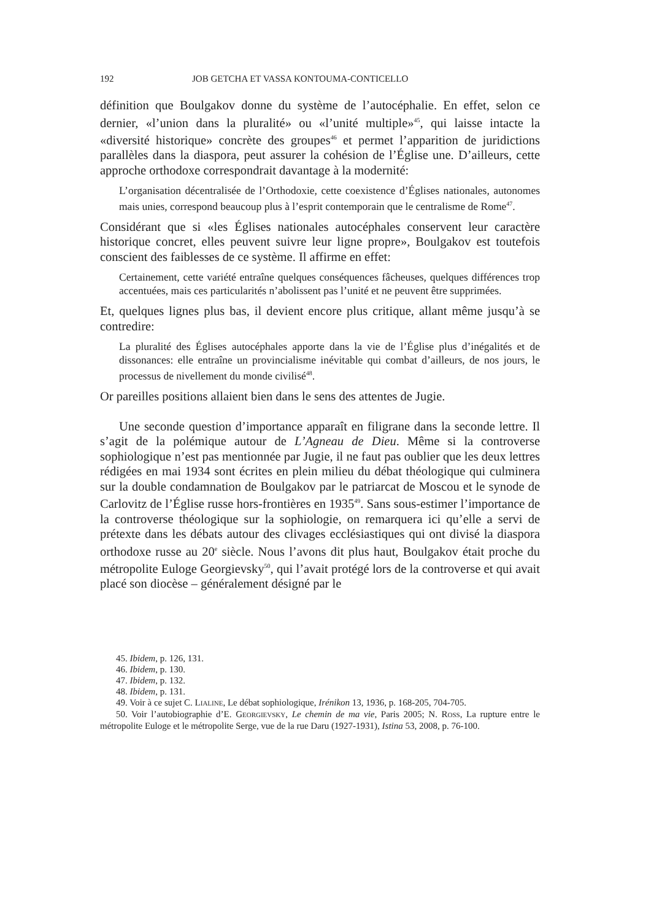192 JOB GETCHA ET VASSA KONTOUMA-CONTICELLO
définition que Boulgakov donne du système de l’autocéphalie. En effet, selon ce dernier, «l’union dans la pluralité» ou «l’unité multiple»<sup>45</sup>, qui laisse intacte la «diversité historique» concrète des groupes<sup>46</sup> et permet l’apparition de juridictions parallèles dans la diaspora, peut assurer la cohésion de l’Église une. D’ailleurs, cette approche orthodoxe correspondrait davantage à la modernité:
L’organisation décentralisée de l’Orthodoxie, cette coexistence d’Églises nationales, autonomes mais unies, correspond beaucoup plus à l’esprit contemporain que le centralisme de Rome<sup>47</sup>.
Considérant que si «les Églises nationales autocéphales conservent leur caractère historique concret, elles peuvent suivre leur ligne propre», Boulgakov est toutefois conscient des faiblesses de ce système. Il affirme en effet:
Certainement, cette variété entraîne quelques conséquences fâcheuses, quelques différences trop accentuées, mais ces particularités n’abolissent pas l’unité et ne peuvent être supprimées.
Et, quelques lignes plus bas, il devient encore plus critique, allant même jusqu’à se contredire:
La pluralité des Églises autocéphales apporte dans la vie de l’Église plus d’inégalités et de dissonances: elle entraîne un provincialisme inévitable qui combat d’ailleurs, de nos jours, le processus de nivellement du monde civilisé<sup>48</sup>.
Or pareilles positions allaient bien dans le sens des attentes de Jugie.
Une seconde question d’importance apparaît en filigrane dans la seconde lettre. Il s’agit de la polémique autour de L’Agneau de Dieu. Même si la controverse sophiologique n’est pas mentionnée par Jugie, il ne faut pas oublier que les deux lettres rédigées en mai 1934 sont écrites en plein milieu du débat théologique qui culminera sur la double condamnation de Boulgakov par le patriarcat de Moscou et le synode de Carlovitz de l’Église russe hors-frontières en 1935<sup>49</sup>. Sans sous-estimer l’importance de la controverse théologique sur la sophiologie, on remarquera ici qu’elle a servi de prétexte dans les débats autour des clivages ecclésiastiques qui ont divisé la diaspora orthodoxe russe au 20<sup>e</sup> siècle. Nous l’avons dit plus haut, Boulgakov était proche du métropolite Euloge Georgievsky<sup>50</sup>, qui l’avait protégé lors de la controverse et qui avait placé son diocèse – généralement désigné par le
45. Ibidem, p. 126, 131.
46. Ibidem, p. 130.
47. Ibidem, p. 132.
48. Ibidem, p. 131.
49. Voir à ce sujet C. LIALINE, Le débat sophiologique, Irénikon 13, 1936, p. 168-205, 704-705.
50. Voir l’autobiographie d’E. GEORGIEVSKY, Le chemin de ma vie, Paris 2005; N. ROSS, La rupture entre le métropolite Euloge et le métropolite Serge, vue de la rue Daru (1927-1931), Istina 53, 2008, p. 76-100.